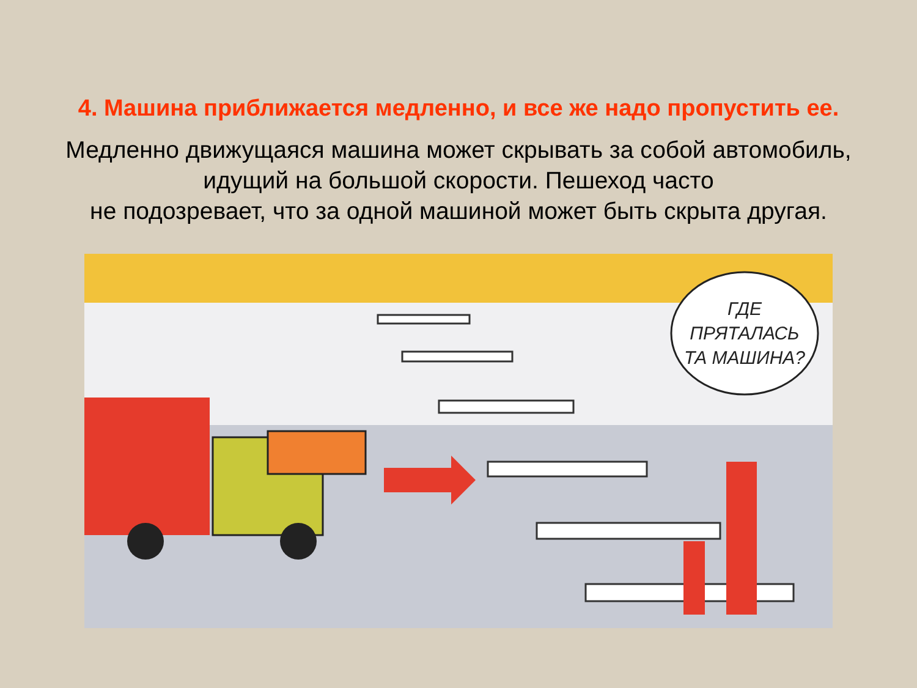4. Машина приближается медленно, и все же надо пропустить ее.
Медленно движущаяся машина может скрывать за собой автомобиль, идущий на большой скорости. Пешеход часто
не подозревает, что за одной машиной может быть скрыта другая.
ГДЕ
ПРЯТАЛАСЬ
ТА МАШИНА?